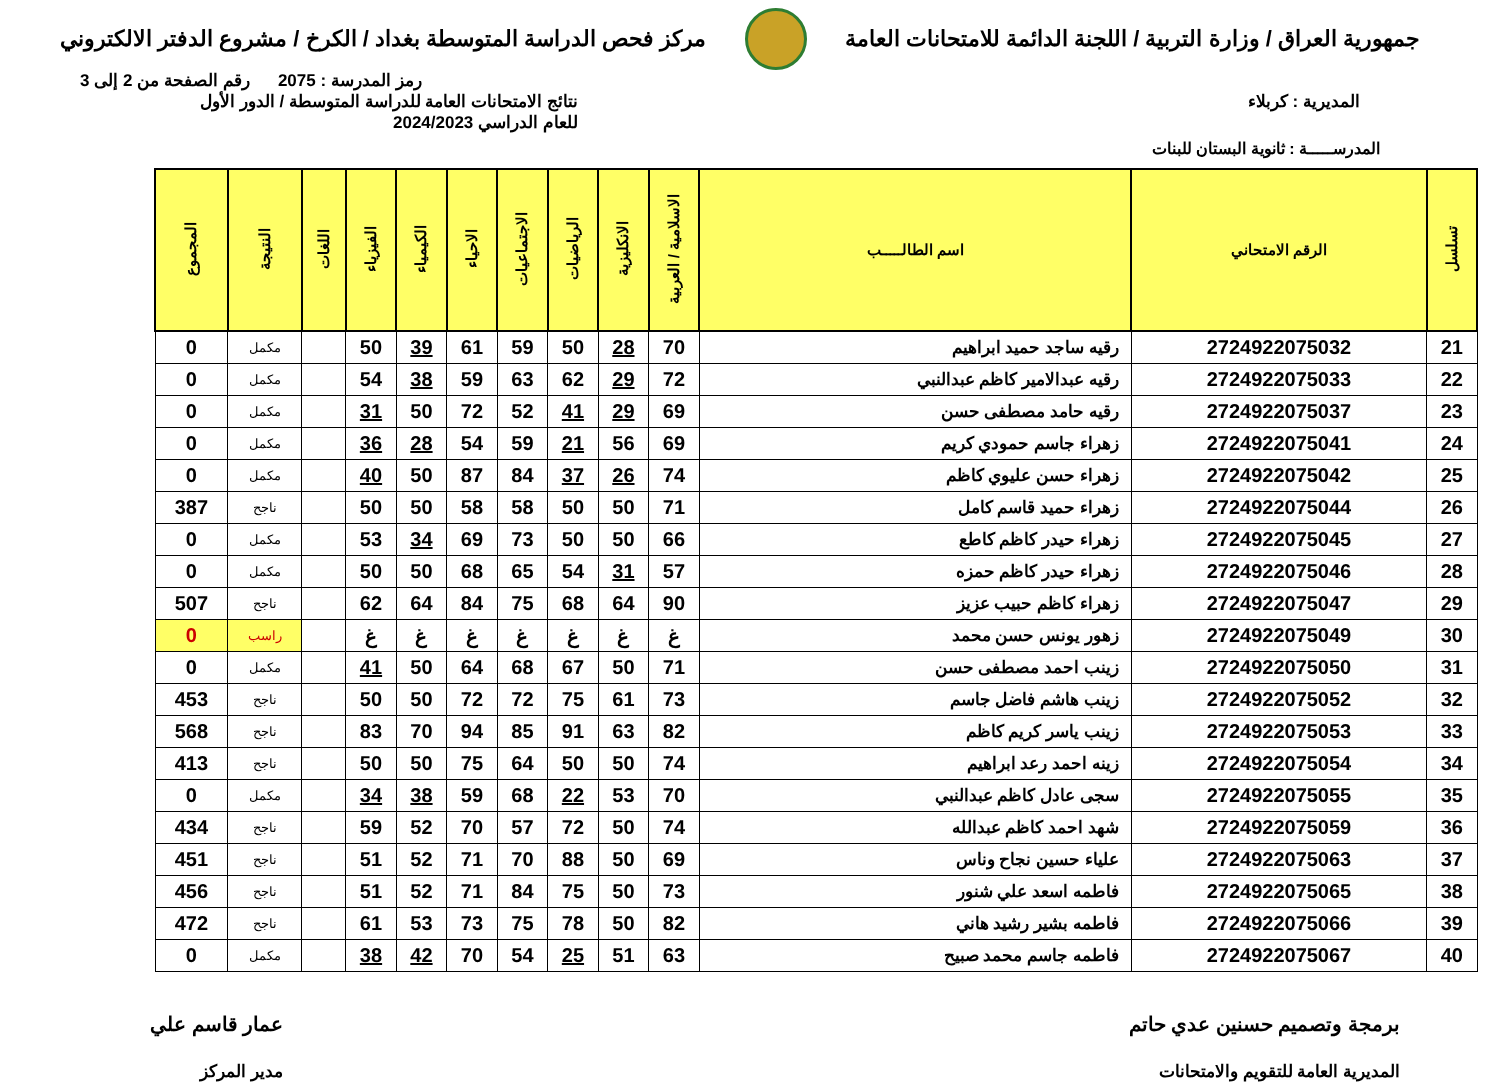جمهورية العراق / وزارة التربية / اللجنة الدائمة للامتحانات العامة
مركز فحص الدراسة المتوسطة بغداد / الكرخ / مشروع الدفتر الالكتروني
رمز المدرسة : 2075 رقم الصفحة من 2 إلى 3
المديرية : كربلاء نتائج الامتحانات العامة للدراسة المتوسطة / الدور الأول
للعام الدراسي 2024/2023
المدرســـــة : ثانوية البستان للبنات
| تسلسل | الرقم الامتحاني | اسم الطالـــــب | الاسلامية / العربية | الانكليزية | الرياضيات | الاجتماعيات | الاحياء | الكيمياء | الفيزياء | اللغات | النتيجة | المجموع |
| --- | --- | --- | --- | --- | --- | --- | --- | --- | --- | --- | --- | --- |
| 21 | 2724922075032 | رقيه ساجد حميد ابراهيم | 70 | 28 | 50 | 59 | 61 | 39 | 50 | | مكمل | 0 |
| 22 | 2724922075033 | رقيه عبدالامير كاظم عبدالنبي | 72 | 29 | 62 | 63 | 59 | 38 | 54 | | مكمل | 0 |
| 23 | 2724922075037 | رقيه حامد مصطفى حسن | 69 | 29 | 41 | 52 | 72 | 50 | 31 | | مكمل | 0 |
| 24 | 2724922075041 | زهراء جاسم حمودي كريم | 69 | 56 | 21 | 59 | 54 | 28 | 36 | | مكمل | 0 |
| 25 | 2724922075042 | زهراء حسن عليوي كاظم | 74 | 26 | 37 | 84 | 87 | 50 | 40 | | مكمل | 0 |
| 26 | 2724922075044 | زهراء حميد قاسم كامل | 71 | 50 | 50 | 58 | 58 | 50 | 50 | | ناجح | 387 |
| 27 | 2724922075045 | زهراء حيدر كاظم كاطع | 66 | 50 | 50 | 73 | 69 | 34 | 53 | | مكمل | 0 |
| 28 | 2724922075046 | زهراء حيدر كاظم حمزه | 57 | 31 | 54 | 65 | 68 | 50 | 50 | | مكمل | 0 |
| 29 | 2724922075047 | زهراء كاظم حبيب عزيز | 90 | 64 | 68 | 75 | 84 | 64 | 62 | | ناجح | 507 |
| 30 | 2724922075049 | زهور يونس حسن محمد | غ | غ | غ | غ | غ | غ | غ | | راسب | 0 |
| 31 | 2724922075050 | زينب احمد مصطفى حسن | 71 | 50 | 67 | 68 | 64 | 50 | 41 | | مكمل | 0 |
| 32 | 2724922075052 | زينب هاشم فاضل جاسم | 73 | 61 | 75 | 72 | 72 | 50 | 50 | | ناجح | 453 |
| 33 | 2724922075053 | زينب ياسر كريم كاظم | 82 | 63 | 91 | 85 | 94 | 70 | 83 | | ناجح | 568 |
| 34 | 2724922075054 | زينه احمد رعد ابراهيم | 74 | 50 | 50 | 64 | 75 | 50 | 50 | | ناجح | 413 |
| 35 | 2724922075055 | سجى عادل كاظم عبدالنبي | 70 | 53 | 22 | 68 | 59 | 38 | 34 | | مكمل | 0 |
| 36 | 2724922075059 | شهد احمد كاظم عبدالله | 74 | 50 | 72 | 57 | 70 | 52 | 59 | | ناجح | 434 |
| 37 | 2724922075063 | علياء حسين نجاح وناس | 69 | 50 | 88 | 70 | 71 | 52 | 51 | | ناجح | 451 |
| 38 | 2724922075065 | فاطمه اسعد علي شنور | 73 | 50 | 75 | 84 | 71 | 52 | 51 | | ناجح | 456 |
| 39 | 2724922075066 | فاطمه بشير رشيد هاني | 82 | 50 | 78 | 75 | 73 | 53 | 61 | | ناجح | 472 |
| 40 | 2724922075067 | فاطمه جاسم محمد صبيح | 63 | 51 | 25 | 54 | 70 | 42 | 38 | | مكمل | 0 |
برمجة وتصميم حسنين عدي حاتم
المديرية العامة للتقويم والامتحانات
عمار قاسم علي
مدير المركز